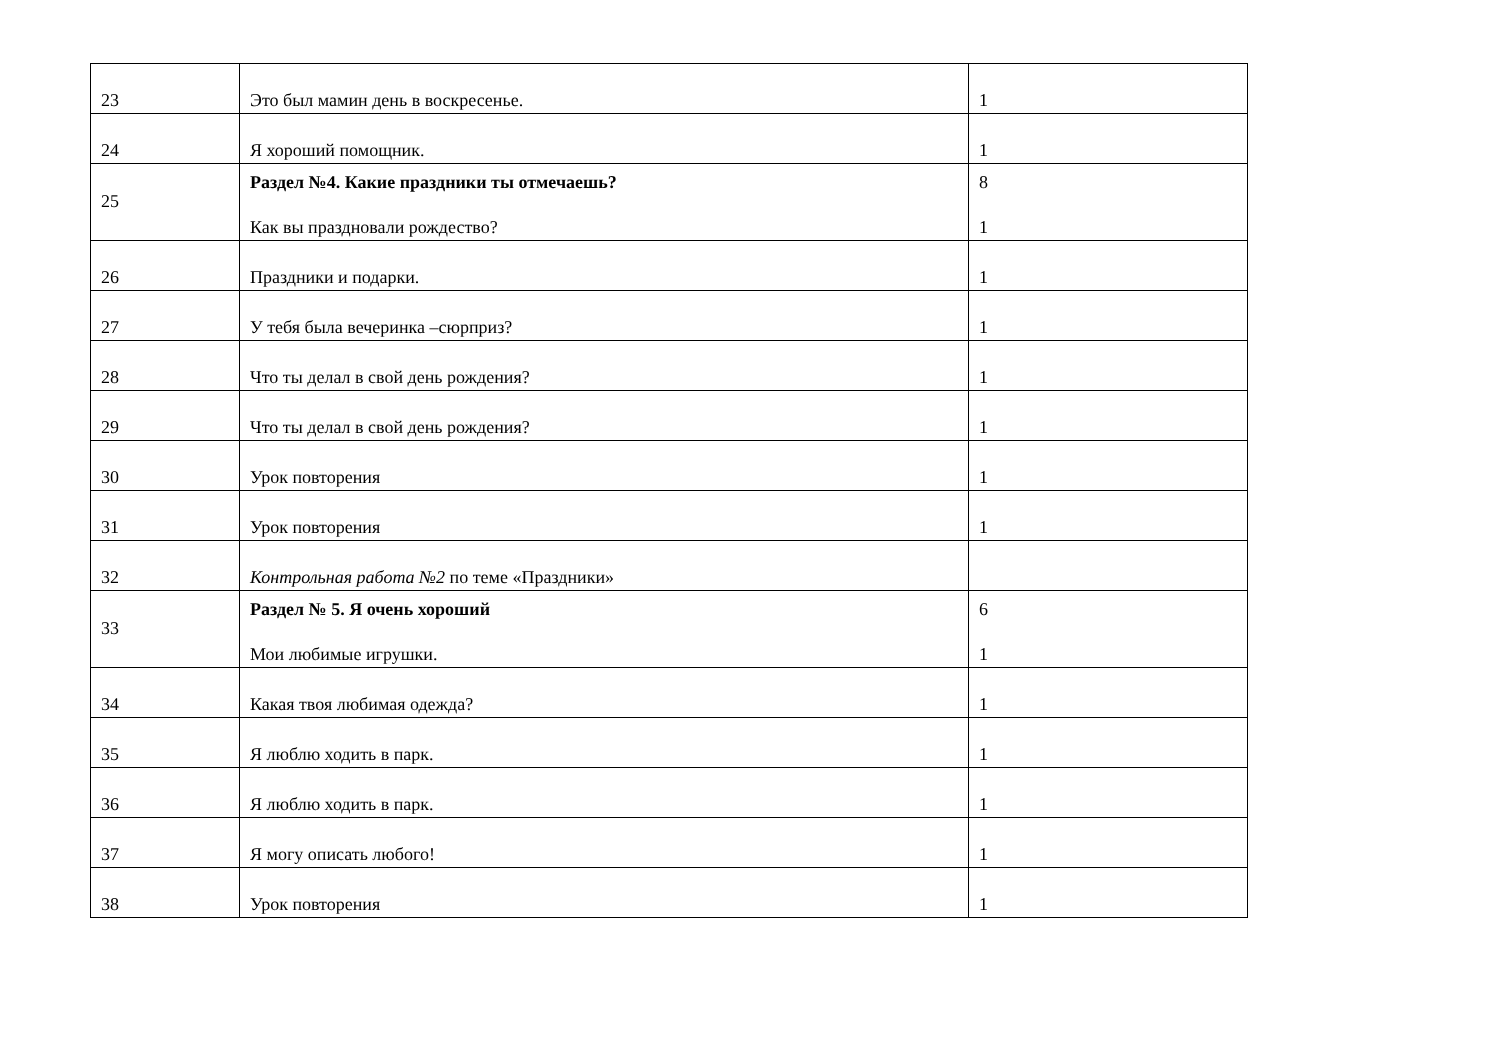| 23 | Это был мамин день в воскресенье. | 1 |
| 24 | Я хороший помощник. | 1 |
| 25 | Раздел №4. Какие праздники ты отмечаешь? Как вы праздновали рождество? | 8 1 |
| 26 | Праздники и подарки. | 1 |
| 27 | У тебя была вечеринка –сюрприз? | 1 |
| 28 | Что ты делал в свой день рождения? | 1 |
| 29 | Что ты делал в свой день рождения? | 1 |
| 30 | Урок повторения | 1 |
| 31 | Урок повторения | 1 |
| 32 | Контрольная работа №2 по теме «Праздники» | |
| 33 | Раздел № 5. Я очень хороший Мои любимые игрушки. | 6 1 |
| 34 | Какая твоя любимая одежда? | 1 |
| 35 | Я люблю ходить в парк. | 1 |
| 36 | Я люблю ходить в парк. | 1 |
| 37 | Я могу описать любого! | 1 |
| 38 | Урок повторения | 1 |